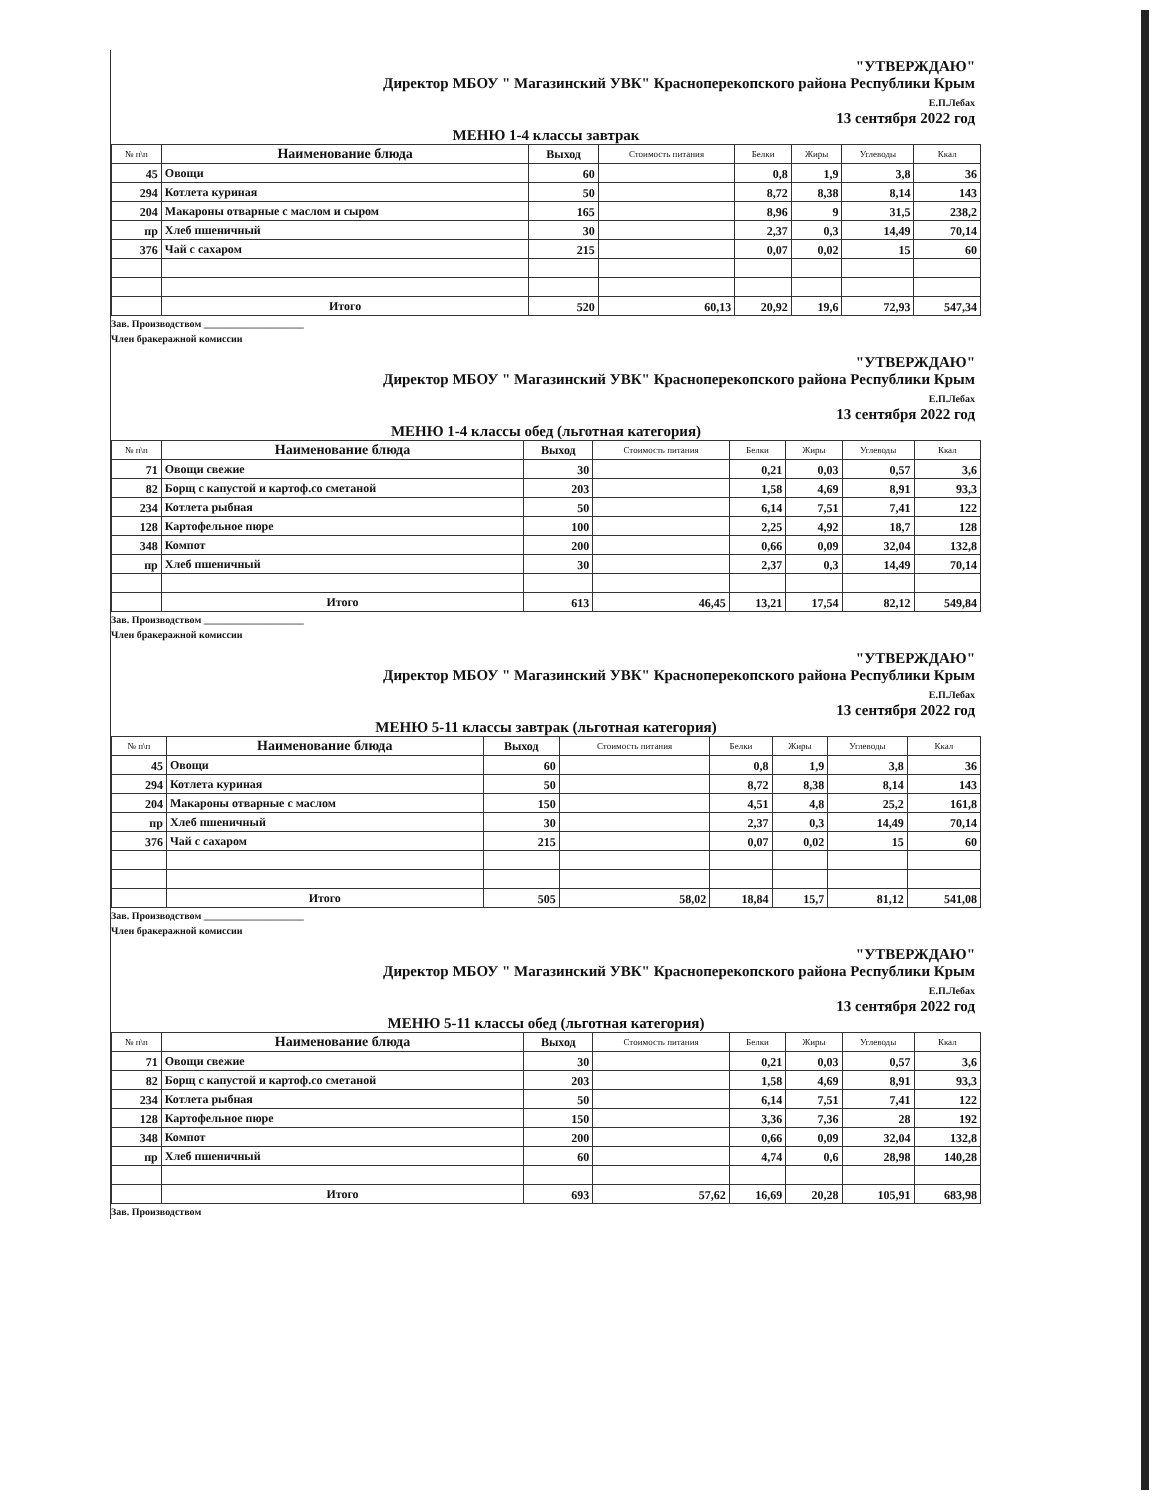"УТВЕРЖДАЮ"
Директор МБОУ " Магазинский УВК" Красноперекопского района Республики Крым
Е.П.Лебах
13 сентября 2022 год
МЕНЮ 1-4 классы завтрак
| № п\п | Наименование блюда | Выход | Стоимость питания | Белки | Жиры | Углеводы | Ккал |
| --- | --- | --- | --- | --- | --- | --- | --- |
| 45 | Овощи | 60 | | 0,8 | 1,9 | 3,8 | 36 |
| 294 | Котлета куриная | 50 | | 8,72 | 8,38 | 8,14 | 143 |
| 204 | Макароны отварные с маслом и сыром | 165 | | 8,96 | 9 | 31,5 | 238,2 |
| пр | Хлеб пшеничный | 30 | | 2,37 | 0,3 | 14,49 | 70,14 |
| 376 | Чай с сахаром | 215 | | 0,07 | 0,02 | 15 | 60 |
| | Итого | 520 | 60,13 | 20,92 | 19,6 | 72,93 | 547,34 |
Зав. Производством ____________________
Член бракеражной комиссии
"УТВЕРЖДАЮ"
Директор МБОУ " Магазинский УВК" Красноперекопского района Республики Крым
Е.П.Лебах
13 сентября 2022 год
МЕНЮ 1-4 классы обед (льготная категория)
| № п\п | Наименование блюда | Выход | Стоимость питания | Белки | Жиры | Углеводы | Ккал |
| --- | --- | --- | --- | --- | --- | --- | --- |
| 71 | Овощи свежие | 30 | | 0,21 | 0,03 | 0,57 | 3,6 |
| 82 | Борщ с капустой и картоф.со сметаной | 203 | | 1,58 | 4,69 | 8,91 | 93,3 |
| 234 | Котлета рыбная | 50 | | 6,14 | 7,51 | 7,41 | 122 |
| 128 | Картофельное пюре | 100 | | 2,25 | 4,92 | 18,7 | 128 |
| 348 | Компот | 200 | | 0,66 | 0,09 | 32,04 | 132,8 |
| пр | Хлеб пшеничный | 30 | | 2,37 | 0,3 | 14,49 | 70,14 |
| | Итого | 613 | 46,45 | 13,21 | 17,54 | 82,12 | 549,84 |
Зав. Производством ____________________
Член бракеражной комиссии
"УТВЕРЖДАЮ"
Директор МБОУ " Магазинский УВК" Красноперекопского района Республики Крым
Е.П.Лебах
13 сентября 2022 год
МЕНЮ 5-11 классы завтрак (льготная категория)
| № п\п | Наименование блюда | Выход | Стоимость питания | Белки | Жиры | Углеводы | Ккал |
| --- | --- | --- | --- | --- | --- | --- | --- |
| 45 | Овощи | 60 | | 0,8 | 1,9 | 3,8 | 36 |
| 294 | Котлета куриная | 50 | | 8,72 | 8,38 | 8,14 | 143 |
| 204 | Макароны отварные с маслом | 150 | | 4,51 | 4,8 | 25,2 | 161,8 |
| пр | Хлеб пшеничный | 30 | | 2,37 | 0,3 | 14,49 | 70,14 |
| 376 | Чай с сахаром | 215 | | 0,07 | 0,02 | 15 | 60 |
| | Итого | 505 | 58,02 | 18,84 | 15,7 | 81,12 | 541,08 |
Зав. Производством ____________________
Член бракеражной комиссии
"УТВЕРЖДАЮ"
Директор МБОУ " Магазинский УВК" Красноперекопского района Республики Крым
Е.П.Лебах
13 сентября 2022 год
МЕНЮ 5-11 классы обед (льготная категория)
| № п\п | Наименование блюда | Выход | Стоимость питания | Белки | Жиры | Углеводы | Ккал |
| --- | --- | --- | --- | --- | --- | --- | --- |
| 71 | Овощи свежие | 30 | | 0,21 | 0,03 | 0,57 | 3,6 |
| 82 | Борщ с капустой и картоф.со сметаной | 203 | | 1,58 | 4,69 | 8,91 | 93,3 |
| 234 | Котлета рыбная | 50 | | 6,14 | 7,51 | 7,41 | 122 |
| 128 | Картофельное пюре | 150 | | 3,36 | 7,36 | 28 | 192 |
| 348 | Компот | 200 | | 0,66 | 0,09 | 32,04 | 132,8 |
| пр | Хлеб пшеничный | 60 | | 4,74 | 0,6 | 28,98 | 140,28 |
| | Итого | 693 | 57,62 | 16,69 | 20,28 | 105,91 | 683,98 |
Зав. Производством